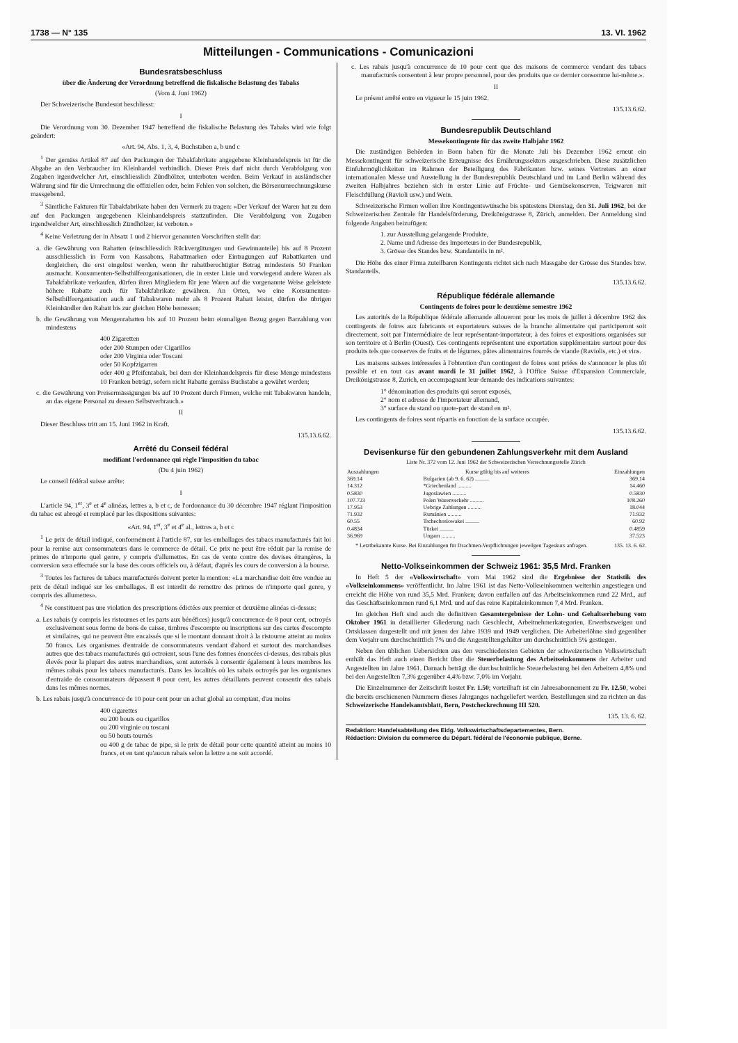1738 — N° 135 13. VI. 1962
Mitteilungen - Communications - Comunicazioni
Bundesratsbeschluss
über die Änderung der Verordnung betreffend die fiskalische Belastung des Tabaks
(Vom 4. Juni 1962)
Der Schweizerische Bundesrat beschliesst:
I
Die Verordnung vom 30. Dezember 1947 betreffend die fiskalische Belastung des Tabaks wird wie folgt geändert:
«Art. 94, Abs. 1, 3, 4, Buchstaben a, b und c
<sup>1</sup> Der gemäss Artikel 87 auf den Packungen der Tabakfabrikate angegebene Kleinhandelspreis ist für die Abgabe an den Verbraucher im Kleinhandel verbindlich. Dieser Preis darf nicht durch Verabfolgung von Zugaben irgendwelcher Art, einschliesslich Zündhölzer, unterboten werden. Beim Verkauf in ausländischer Währung sind für die Umrechnung die offiziellen oder, beim Fehlen von solchen, die Börsenumrechnungskurse massgebend.
<sup>3</sup> Sämtliche Fakturen für Tabakfabrikate haben den Vermerk zu tragen: «Der Verkauf der Waren hat zu dem auf den Packungen angegebenen Kleinhandelspreis stattzufinden. Die Verabfolgung von Zugaben irgendwelcher Art, einschliesslich Zündhölzer, ist verboten.»
<sup>4</sup> Keine Verletzung der in Absatz 1 und 2 hiervor genannten Vorschriften stellt dar:
a. die Gewährung von Rabatten (einschliesslich Rückvergütungen und Gewinnanteile) bis auf 8 Prozent ausschliesslich in Form von Kassabons, Rabattmarken oder Eintragungen auf Rabattkarten und dergleichen, die erst eingelöst werden, wenn ihr rabattberechtigter Betrag mindestens 50 Franken ausmacht. Konsumenten-Selbsthilfeorganisationen, die in erster Linie und vorwiegend andere Waren als Tabakfabrikate verkaufen, dürfen ihren Mitgliedern für jene Waren auf die vorgenannte Weise geleistete höhere Rabatte auch für Tabakfabrikate gewähren. An Orten, wo eine Konsumenten-Selbsthilfeorganisation auch auf Tabakwaren mehr als 8 Prozent Rabatt leistet, dürfen die übrigen Kleinhändler den Rabatt bis zur gleichen Höhe bemessen;
b. die Gewährung von Mengenrabatten bis auf 10 Prozent beim einmaligen Bezug gegen Barzahlung von mindestens
400 Zigaretten
oder 200 Stumpen oder Cigarillos
oder 200 Virginia oder Toscani
oder 50 Kopfzigarren
oder 400 g Pfeifentabak, bei dem der Kleinhandelspreis für diese Menge mindestens 10 Franken beträgt, sofern nicht Rabatte gemäss Buchstabe a gewährt werden;
c. die Gewährung von Preisermässigungen bis auf 10 Prozent durch Firmen, welche mit Tabakwaren handeln, an das eigene Personal zu dessen Selbstverbrauch.»
II
Dieser Beschluss tritt am 15. Juni 1962 in Kraft.
135.13.6.62.
Arrêté du Conseil fédéral
modifiant l'ordonnance qui règle l'imposition du tabac
(Du 4 juin 1962)
Le conseil fédéral suisse arrête:
I
L'article 94, 1<sup>er</sup>, 3<sup>e</sup> et 4<sup>e</sup> alinéas, lettres a, b et c, de l'ordonnance du 30 décembre 1947 réglant l'imposition du tabac est abrogé et remplacé par les dispositions suivantes:
«Art. 94, 1<sup>er</sup>, 3<sup>e</sup> et 4<sup>e</sup> al., lettres a, b et c
<sup>1</sup> Le prix de détail indiqué, conformément à l'article 87, sur les emballages des tabacs manufacturés fait loi pour la remise aux consommateurs dans le commerce de détail. Ce prix ne peut être réduit par la remise de primes de n'importe quel genre, y compris d'allumettes. En cas de vente contre des devises étrangères, la conversion sera effectuée sur la base des cours officiels ou, à défaut, d'après les cours de conversion à la bourse.
<sup>3</sup> Toutes les factures de tabacs manufacturés doivent porter la mention: «La marchandise doit être vendue au prix de détail indiqué sur les emballages. Il est interdit de remettre des primes de n'importe quel genre, y compris des allumettes».
<sup>4</sup> Ne constituent pas une violation des prescriptions édictées aux premier et deuxième alinéas ci-dessus:
a. Les rabais (y compris les ristournes et les parts aux bénéfices) jusqu'à concurrence de 8 pour cent, octroyés exclusivement sous forme de bons de caisse, timbres d'escompte ou inscriptions sur des cartes d'escompte et similaires, qui ne peuvent être encaissés que si le montant donnant droit à la ristourne atteint au moins 50 francs. Les organismes d'entraide de consommateurs vendant d'abord et surtout des marchandises autres que des tabacs manufacturés qui octroient, sous l'une des formes énoncées ci-dessus, des rabais plus élevés pour la plupart des autres marchandises, sont autorisés à consentir également à leurs membres les mêmes rabais pour les tabacs manufacturés. Dans les localités où les rabais octroyés par les organismes d'entraide de consommateurs dépassent 8 pour cent, les autres détaillants peuvent consentir des rabais dans les mêmes normes.
b. Les rabais jusqu'à concurrence de 10 pour cent pour un achat global au comptant, d'au moins
400 cigarettes
ou 200 bouts ou cigarillos
ou 200 virginie ou toscani
ou 50 bouts tournés
ou 400 g de tabac de pipe, si le prix de détail pour cette quantité atteint au moins 10 francs, et en tant qu'aucun rabais selon la lettre a ne soit accordé.
c. Les rabais jusqu'à concurrence de 10 pour cent que des maisons de commerce vendant des tabacs manufacturés consentent à leur propre personnel, pour des produits que ce dernier consomme lui-même.».
II
Le présent arrêté entre en vigueur le 15 juin 1962.
135.13.6.62.
Bundesrepublik Deutschland
Messekontingente für das zweite Halbjahr 1962
Die zuständigen Behörden in Bonn haben für die Monate Juli bis Dezember 1962 erneut ein Messekontingent für schweizerische Erzeugnisse des Ernährungssektors ausgeschrieben. Diese zusätzlichen Einfuhrmöglichkeiten im Rahmen der Beteiligung des Fabrikanten bzw. seines Vertreters an einer internationalen Messe und Ausstellung in der Bundesrepublik Deutschland und im Land Berlin während des zweiten Halbjahres beziehen sich in erster Linie auf Früchte- und Gemüsekonserven, Teigwaren mit Fleischfüllung (Ravioli usw.) und Wein.
Schweizerische Firmen wollen ihre Kontingentswünsche bis spätestens Dienstag, den 31. Juli 1962, bei der Schweizerischen Zentrale für Handelsförderung, Dreikönigstrasse 8, Zürich, anmelden. Der Anmeldung sind folgende Angaben beizufügen:
1. zur Ausstellung gelangende Produkte,
2. Name und Adresse des Importeurs in der Bundesrepublik,
3. Grösse des Standes bzw. Standanteils in m².
Die Höhe des einer Firma zuteilbaren Kontingents richtet sich nach Massgabe der Grösse des Standes bzw. Standanteils.
135.13.6.62.
République fédérale allemande
Contingents de foires pour le deuxième semestre 1962
Les autorités de la République fédérale allemande alloueront pour les mois de juillet à décembre 1962 des contingents de foires aux fabricants et exportateurs suisses de la branche alimentaire qui participeront soit directement, soit par l'intermédiaire de leur représentant-importateur, à des foires et expositions organisées sur son territoire et à Berlin (Ouest). Ces contingents représentent une exportation supplémentaire surtout pour des produits tels que conserves de fruits et de légumes, pâtes alimentaires fourrés de viande (Raviolis, etc.) et vins.
Les maisons suisses intéressées à l'obtention d'un contingent de foires sont priées de s'annoncer le plus tôt possible et en tout cas avant mardi le 31 juillet 1962, à l'Office Suisse d'Expansion Commerciale, Dreikönigstrasse 8, Zurich, en accompagnant leur demande des indications suivantes:
1° dénomination des produits qui seront exposés,
2° nom et adresse de l'importateur allemand,
3° surface du stand ou quote-part de stand en m².
Les contingents de foires sont répartis en fonction de la surface occupée.
135.13.6.62.
Devisenkurse für den gebundenen Zahlungsverkehr mit dem Ausland
Liste Nr. 372 vom 12. Juni 1962 der Schweizerischen Verrechnungsstelle Zürich
| Auszahlungen | Kurse gültig bis auf weiteres | Einzahlungen |
| --- | --- | --- |
| 369.14 | Bulgarien (ab 9. 6. 62) .......... | 369.14 |
| 14.312 | *Griechenland .......... | 14.460 |
| 0.5830 | Jugoslawien .......... | 0.5830 |
| 107.723 | Polen Warenverkehr .......... | 108.260 |
| 17.953 | Uebrige Zahlungen .......... | 18.044 |
| 71.932 | Rumänien .......... | 71.932 |
| 60.55 | Tschechoslowakei .......... | 60.92 |
| 0.4834 | Türkei .......... | 0.4859 |
| 36.969 | Ungarn .......... | 37.523 |
* Letztbekannte Kurse. Bei Einzahlungen für Drachmen-Verpflichtungen jeweilgen Tageskurs anfragen. 135. 13. 6. 62.
Netto-Volkseinkommen der Schweiz 1961: 35,5 Mrd. Franken
In Heft 5 der «Volkswirtschaft» vom Mai 1962 sind die Ergebnisse der Statistik des «Volkseinkommens» veröffentlicht. Im Jahre 1961 ist das Netto-Volkseinkommen weiterhin angestiegen und erreicht die Höhe von rund 35,5 Mrd. Franken; davon entfallen auf das Arbeitseinkommen rund 22 Mrd., auf das Geschäftseinkommen rund 6,1 Mrd. und auf das reine Kapitaleinkommen 7,4 Mrd. Franken.
Im gleichen Heft sind auch die definitiven Gesamtergebnisse der Lohn- und Gehaltserhebung vom Oktober 1961 in detaillierter Gliederung nach Geschlecht, Arbeitnehmerkategorien, Erwerbszweigen und Ortsklassen dargestellt und mit jenen der Jahre 1939 und 1949 verglichen. Die Arbeiterlöhne sind gegenüber dem Vorjahr um durchschnittlich 7% und die Angestelltengehälter um durchschnittlich 5% gestiegen.
Neben den üblichen Uebersichten aus den verschiedensten Gebieten der schweizerischen Volkswirtschaft enthält das Heft auch einen Bericht über die Steuerbelastung des Arbeitseinkommens der Arbeiter und Angestellten im Jahre 1961. Darnach beträgt die durchschnittliche Steuerbelastung bei den Arbeitern 4,8% und bei den Angestellten 7,3% gegenüber 4,4% bzw. 7,0% im Vorjahr.
Die Einzelnummer der Zeitschrift kostet Fr. 1.50; vorteilhaft ist ein Jahresabonnement zu Fr. 12.50, wobei die bereits erschienenen Nummern dieses Jahrganges nachgeliefert werden. Bestellungen sind zu richten an das Schweizerische Handelsamtsblatt, Bern, Postcheckrechnung III 520.
135. 13. 6. 62.
Redaktion: Handelsabteilung des Eidg. Volkswirtschaftsdepartementes, Bern.
Rédaction: Division du commerce du Départ. fédéral de l'économie publique, Berne.